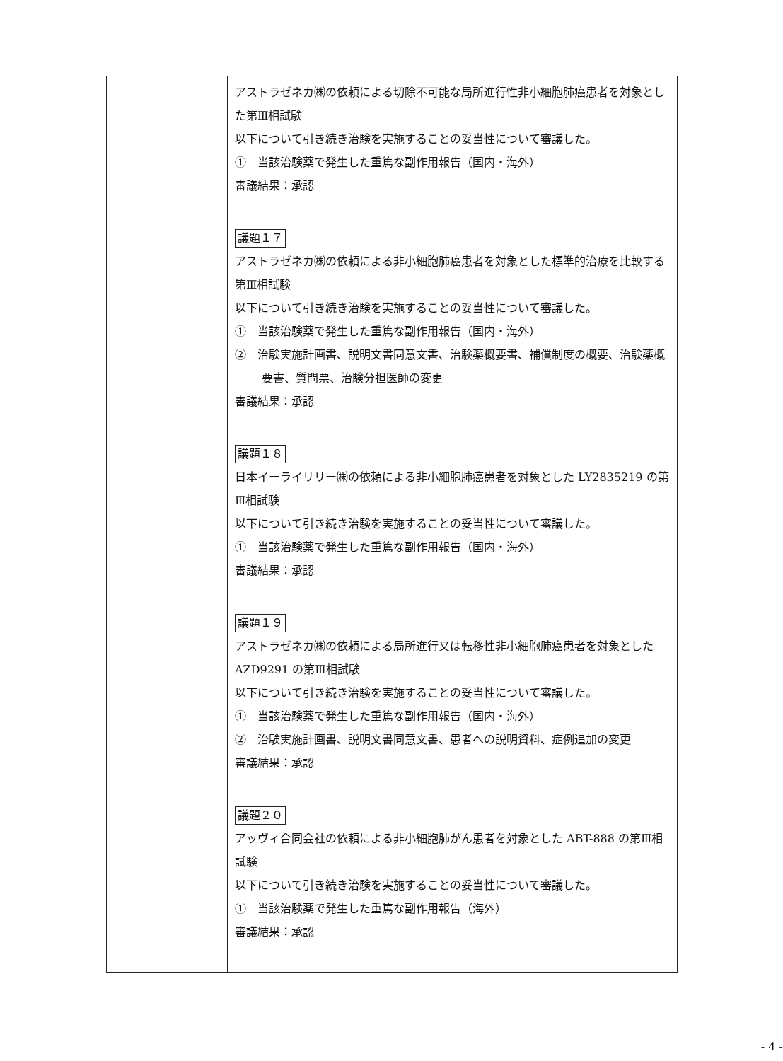| | アストラゼネカ㈱の依頼による切除不可能な局所進行性非小細胞肺癌患者を対象とした第Ⅲ相試験 以下について引き続き治験を実施することの妥当性について審議した。 ① 当該治験薬で発生した重篤な副作用報告（国内・海外） 審議結果：承認 議題１７ アストラゼネカ㈱の依頼による非小細胞肺癌患者を対象とした標準的治療を比較する第Ⅲ相試験 以下について引き続き治験を実施することの妥当性について審議した。 ① 当該治験薬で発生した重篤な副作用報告（国内・海外） ② 治験実施計画書、説明文書同意文書、治験薬概要書、補償制度の概要、治験薬概要書、質問票、治験分担医師の変更 審議結果：承認 議題１８ 日本イーライリリー㈱の依頼による非小細胞肺癌患者を対象とした LY2835219 の第Ⅲ相試験 以下について引き続き治験を実施することの妥当性について審議した。 ① 当該治験薬で発生した重篤な副作用報告（国内・海外） 審議結果：承認 議題１９ アストラゼネカ㈱の依頼による局所進行又は転移性非小細胞肺癌患者を対象とした AZD9291 の第Ⅲ相試験 以下について引き続き治験を実施することの妥当性について審議した。 ① 当該治験薬で発生した重篤な副作用報告（国内・海外） ② 治験実施計画書、説明文書同意文書、患者への説明資料、症例追加の変更 審議結果：承認 議題２０ アッヴィ合同会社の依頼による非小細胞肺がん患者を対象とした ABT-888 の第Ⅲ相試験 以下について引き続き治験を実施することの妥当性について審議した。 ① 当該治験薬で発生した重篤な副作用報告（海外） 審議結果：承認 |
- 4 -